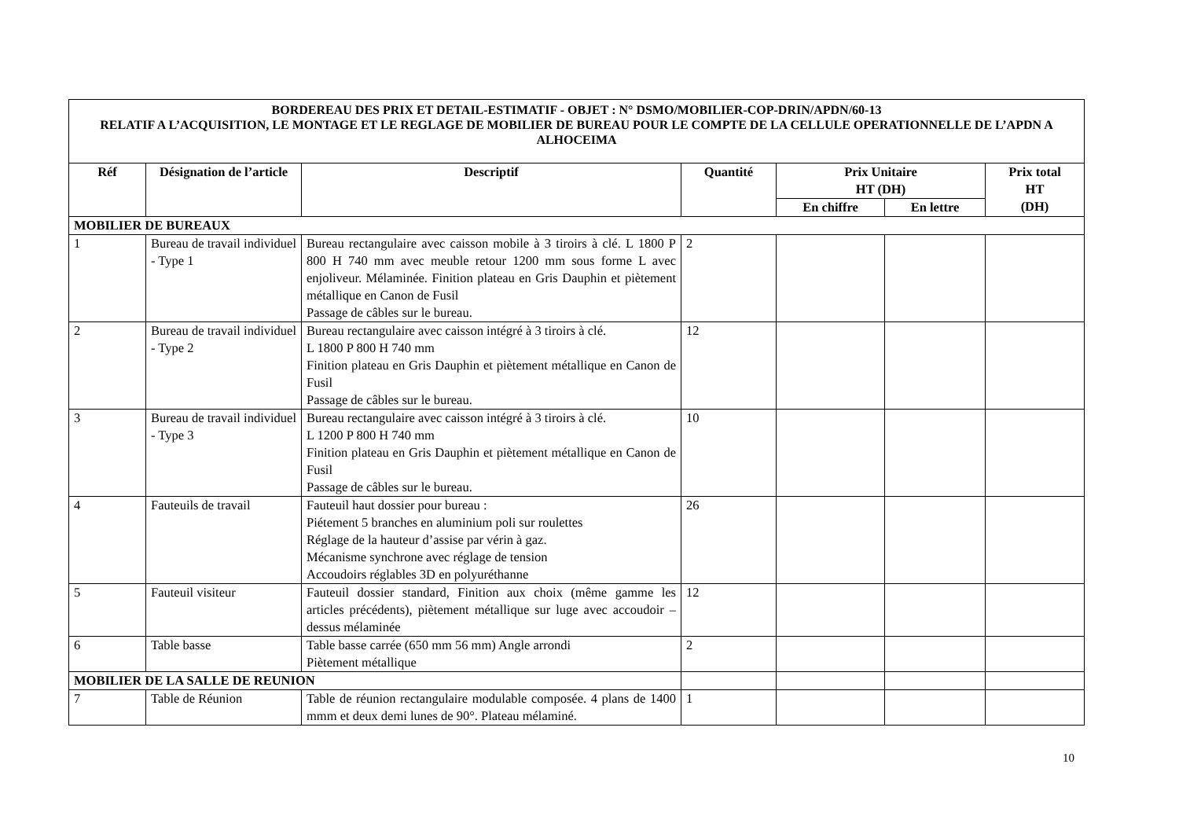| BORDEREAU DES PRIX ET DETAIL-ESTIMATIF - OBJET : N° DSMO/MOBILIER-COP-DRIN/APDN/60-13 RELATIF A L’ACQUISITION, LE MONTAGE ET LE REGLAGE DE MOBILIER DE BUREAU POUR LE COMPTE DE LA CELLULE OPERATIONNELLE DE L’APDN A ALHOCEIMA | | | | | | |
| Réf | Désignation de l’article | Descriptif | Quantité | Prix Unitaire HT (DH) | | Prix total HT (DH) |
| | | | | En chiffre | En lettre | |
| MOBILIER DE BUREAUX | | | | | | |
| 1 | Bureau de travail individuel - Type 1 | Bureau rectangulaire avec caisson mobile à 3 tiroirs à clé. L 1800 P 800 H 740 mm avec meuble retour 1200 mm sous forme L avec enjoliveur. Mélaminée. Finition plateau en Gris Dauphin et piètement métallique en Canon de Fusil Passage de câbles sur le bureau. | 2 | | | |
| 2 | Bureau de travail individuel - Type 2 | Bureau rectangulaire avec caisson intégré à 3 tiroirs à clé. L 1800 P 800 H 740 mm Finition plateau en Gris Dauphin et piètement métallique en Canon de Fusil Passage de câbles sur le bureau. | 12 | | | |
| 3 | Bureau de travail individuel - Type 3 | Bureau rectangulaire avec caisson intégré à 3 tiroirs à clé. L 1200 P 800 H 740 mm Finition plateau en Gris Dauphin et piètement métallique en Canon de Fusil Passage de câbles sur le bureau. | 10 | | | |
| 4 | Fauteuils de travail | Fauteuil haut dossier pour bureau : Piétement 5 branches en aluminium poli sur roulettes Réglage de la hauteur d’assise par vérin à gaz. Mécanisme synchrone avec réglage de tension Accoudoirs réglables 3D en polyuréthanne | 26 | | | |
| 5 | Fauteuil visiteur | Fauteuil dossier standard, Finition aux choix (même gamme les articles précédents), piètement métallique sur luge avec accoudoir – dessus mélaminée | 12 | | | |
| 6 | Table basse | Table basse carrée (650 mm 56 mm) Angle arrondi Piètement métallique | 2 | | | |
| MOBILIER DE LA SALLE DE REUNION | | | | | | |
| 7 | Table de Réunion | Table de réunion rectangulaire modulable composée. 4 plans de 1400 mmm et deux demi lunes de 90°. Plateau mélaminé. | 1 | | | |
10